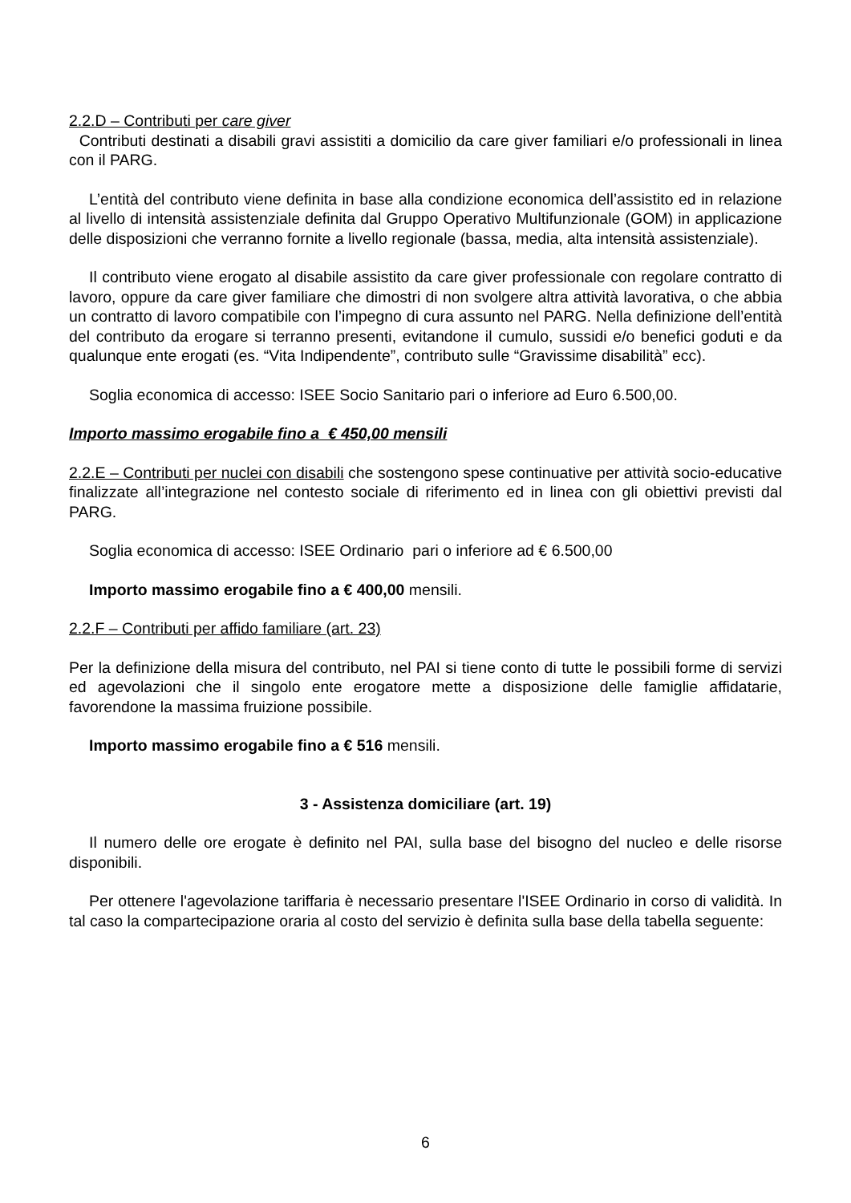2.2.D – Contributi per care giver
Contributi destinati a disabili gravi assistiti a domicilio da care giver familiari e/o professionali in linea con il PARG.
L’entità del contributo viene definita in base alla condizione economica dell’assistito ed in relazione al livello di intensità assistenziale definita dal Gruppo Operativo Multifunzionale (GOM) in applicazione delle disposizioni che verranno fornite a livello regionale (bassa, media, alta intensità assistenziale).
Il contributo viene erogato al disabile assistito da care giver professionale con regolare contratto di lavoro, oppure da care giver familiare che dimostri di non svolgere altra attività lavorativa, o che abbia un contratto di lavoro compatibile con l’impegno di cura assunto nel PARG. Nella definizione dell’entità del contributo da erogare si terranno presenti, evitandone il cumulo, sussidi e/o benefici goduti e da qualunque ente erogati (es. “Vita Indipendente”, contributo sulle “Gravissime disabilità” ecc).
Soglia economica di accesso: ISEE Socio Sanitario pari o inferiore ad Euro 6.500,00.
Importo massimo erogabile fino a € 450,00 mensili
2.2.E – Contributi per nuclei con disabili che sostengono spese continuative per attività socio-educative finalizzate all’integrazione nel contesto sociale di riferimento ed in linea con gli obiettivi previsti dal PARG.
Soglia economica di accesso: ISEE Ordinario pari o inferiore ad € 6.500,00
Importo massimo erogabile fino a € 400,00 mensili.
2.2.F – Contributi per affido familiare (art. 23)
Per la definizione della misura del contributo, nel PAI si tiene conto di tutte le possibili forme di servizi ed agevolazioni che il singolo ente erogatore mette a disposizione delle famiglie affidatarie, favorendone la massima fruizione possibile.
Importo massimo erogabile fino a € 516 mensili.
3 - Assistenza domiciliare (art. 19)
Il numero delle ore erogate è definito nel PAI, sulla base del bisogno del nucleo e delle risorse disponibili.
Per ottenere l'agevolazione tariffaria è necessario presentare l'ISEE Ordinario in corso di validità. In tal caso la compartecipazione oraria al costo del servizio è definita sulla base della tabella seguente:
6